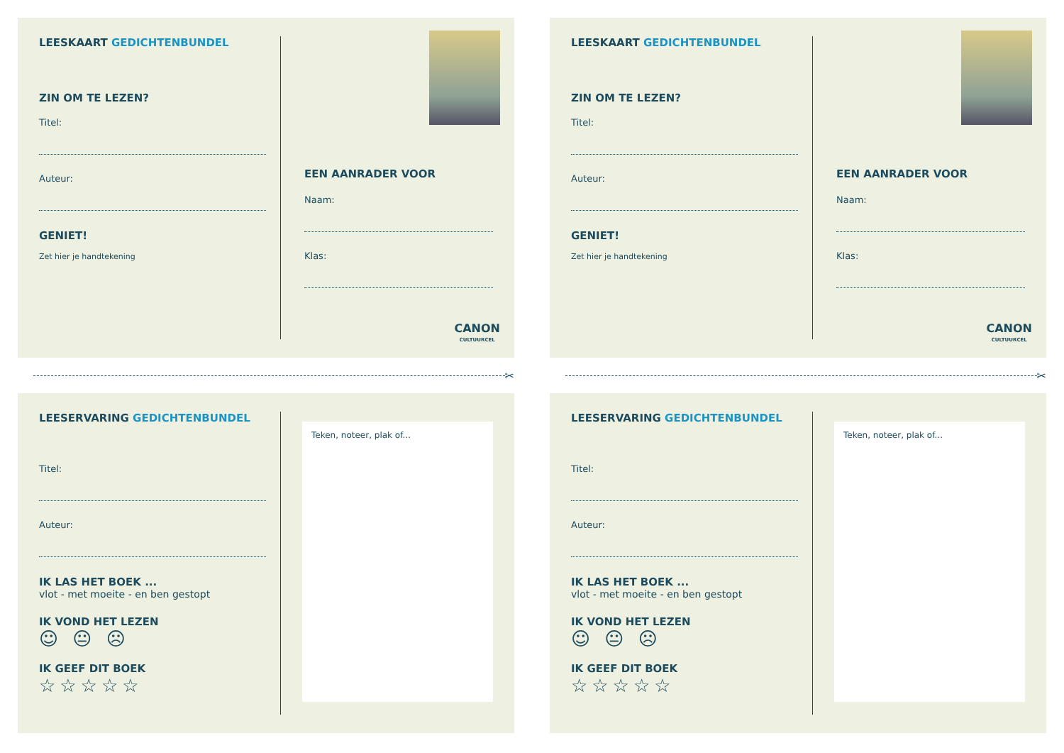LEESKAART GEDICHTENBUNDEL
ZIN OM TE LEZEN?
Titel:
Auteur:
GENIET!
Zet hier je handtekening
EEN AANRADER VOOR
Naam:
Klas:
CANON
CULTUURCEL
LEESKAART GEDICHTENBUNDEL
ZIN OM TE LEZEN?
Titel:
Auteur:
GENIET!
Zet hier je handtekening
EEN AANRADER VOOR
Naam:
Klas:
CANON
CULTUURCEL
✂
✂
LEESERVARING GEDICHTENBUNDEL
Titel:
Auteur:
IK LAS HET BOEK ...
vlot - met moeite - en ben gestopt
IK VOND HET LEZEN
☺ 😐 ☹
IK GEEF DIT BOEK
☆☆☆☆☆
Teken, noteer, plak of...
LEESERVARING GEDICHTENBUNDEL
Titel:
Auteur:
IK LAS HET BOEK ...
vlot - met moeite - en ben gestopt
IK VOND HET LEZEN
☺ 😐 ☹
IK GEEF DIT BOEK
☆☆☆☆☆
Teken, noteer, plak of...